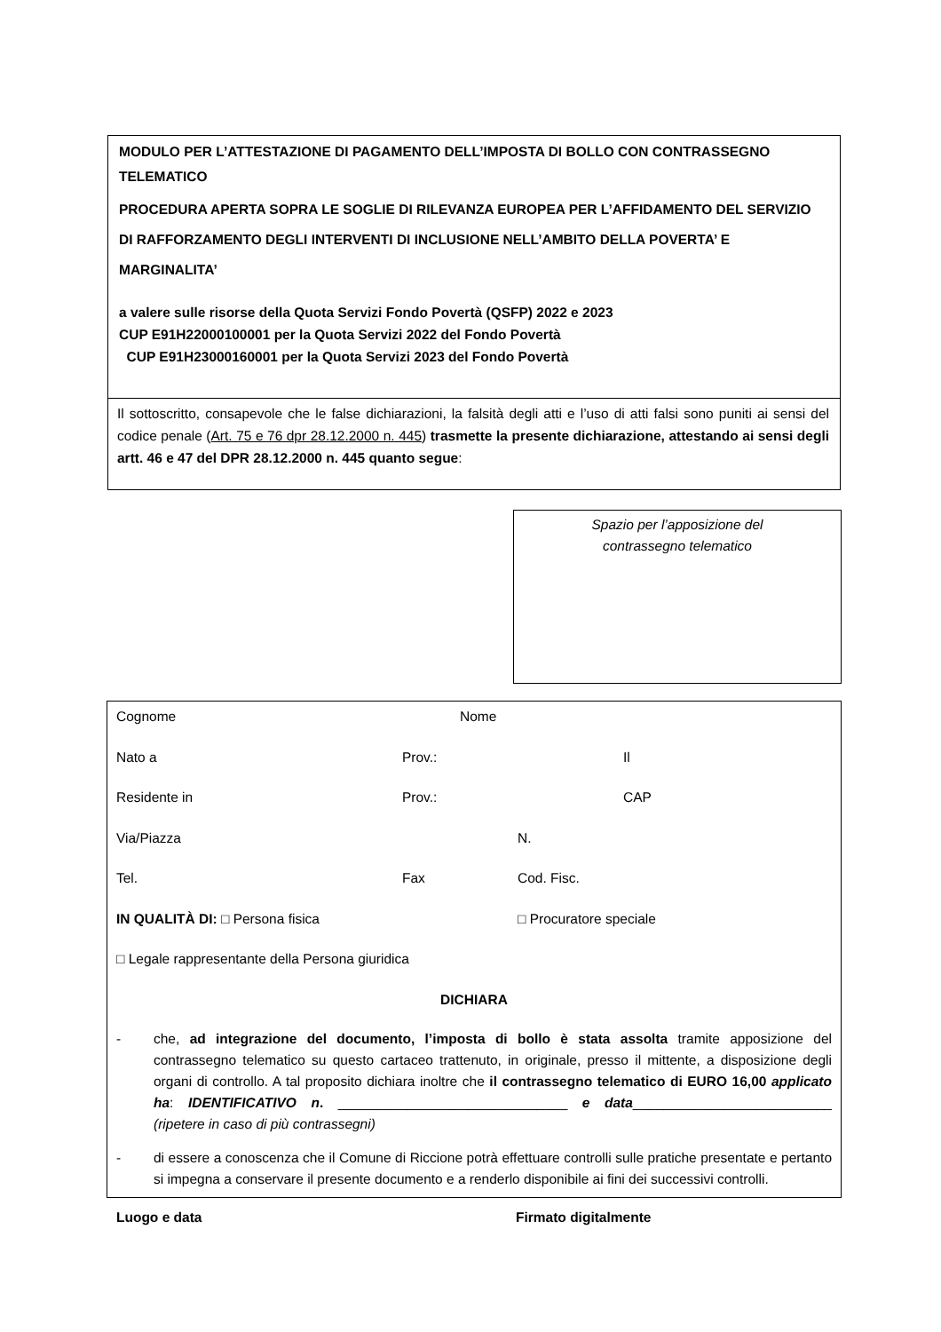MODULO PER L’ATTESTAZIONE DI PAGAMENTO DELL’IMPOSTA DI BOLLO CON CONTRASSEGNO
TELEMATICO
PROCEDURA APERTA SOPRA LE SOGLIE DI RILEVANZA EUROPEA PER L’AFFIDAMENTO DEL SERVIZIO
DI RAFFORZAMENTO DEGLI INTERVENTI DI INCLUSIONE NELL’AMBITO DELLA POVERTA’ E
MARGINALITA’
a valere sulle risorse della Quota Servizi Fondo Povertà (QSFP) 2022 e 2023
CUP E91H22000100001 per la Quota Servizi 2022 del Fondo Povertà
CUP E91H23000160001 per la Quota Servizi 2023 del Fondo Povertà
Il sottoscritto, consapevole che le false dichiarazioni, la falsità degli atti e l’uso di atti falsi sono puniti ai sensi del codice penale (Art. 75 e 76 dpr 28.12.2000 n. 445) trasmette la presente dichiarazione, attestando ai sensi degli artt. 46 e 47 del DPR 28.12.2000 n. 445 quanto segue:
Spazio per l’apposizione del
contrassegno telematico
Cognome Nome
Nato a Prov.: Il
Residente in Prov.: CAP
Via/Piazza N.
Tel. Fax Cod. Fisc.
IN QUALITÀ DI: □ Persona fisica □ Procuratore speciale
□ Legale rappresentante della Persona giuridica
DICHIARA
- che, ad integrazione del documento, l’imposta di bollo è stata assolta tramite apposizione del contrassegno telematico su questo cartaceo trattenuto, in originale, presso il mittente, a disposizione degli organi di controllo. A tal proposito dichiara inoltre che il contrassegno telematico di EURO 16,00 applicato ha: IDENTIFICATIVO n. ______________________________ e data__________________________ (ripetere in caso di più contrassegni)
- di essere a conoscenza che il Comune di Riccione potrà effettuare controlli sulle pratiche presentate e pertanto si impegna a conservare il presente documento e a renderlo disponibile ai fini dei successivi controlli.
Luogo e data Firmato digitalmente